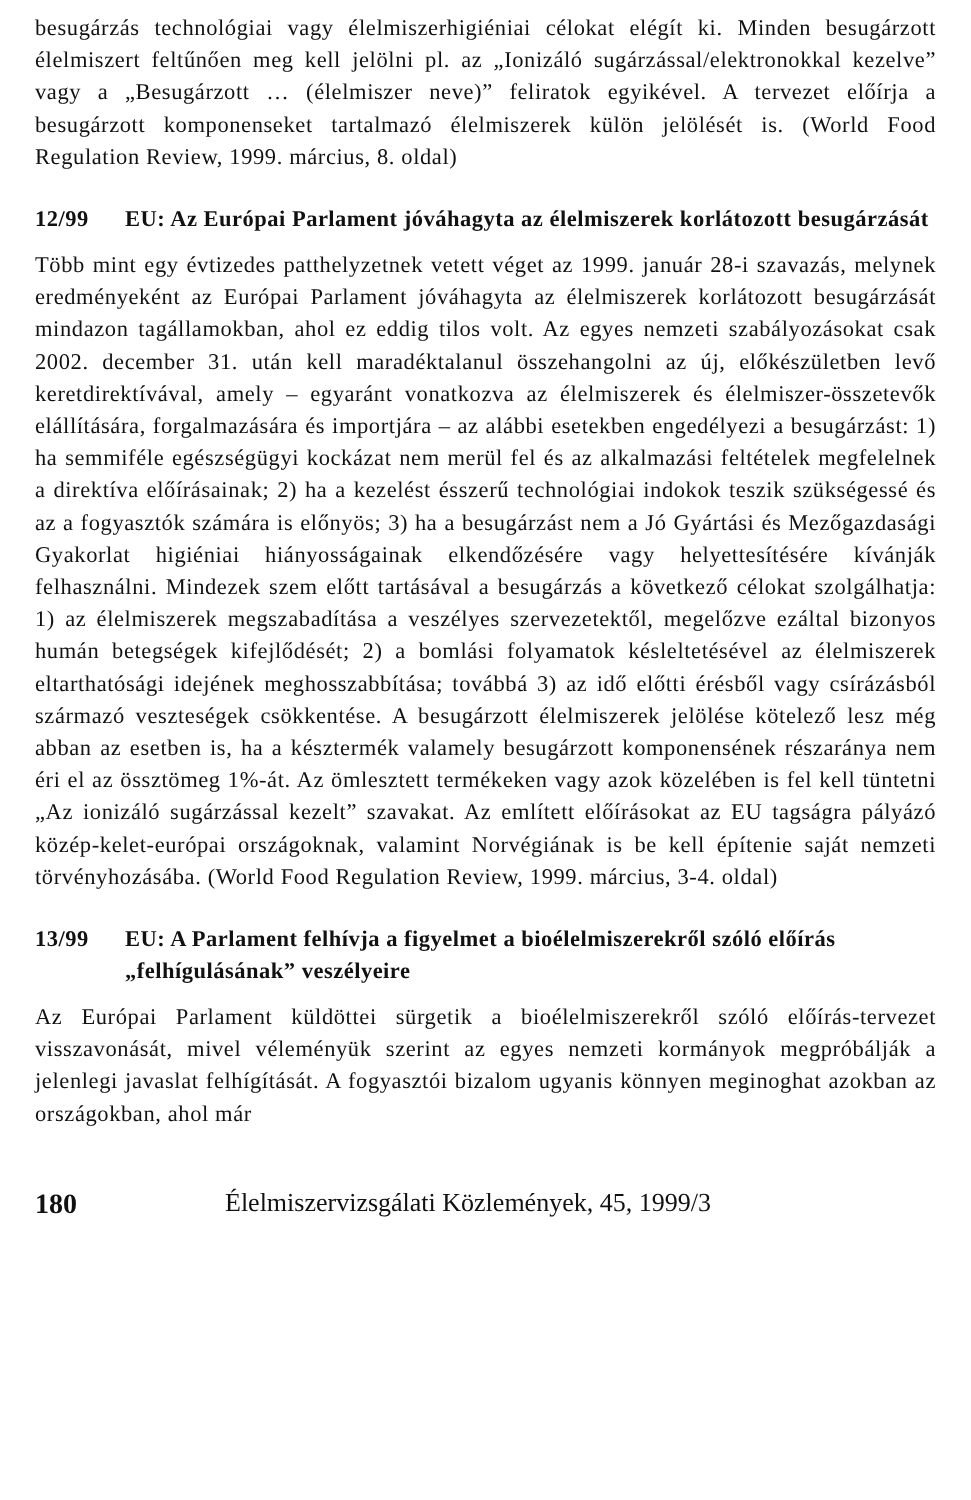besugárzás technológiai vagy élelmiszerhigiéniai célokat elégít ki. Minden besugárzott élelmiszert feltűnően meg kell jelölni pl. az „Ionizáló sugárzással/elektronokkal kezelve” vagy a „Besugárzott … (élelmiszer neve)” feliratok egyikével. A tervezet előírja a besugárzott komponenseket tartalmazó élelmiszerek külön jelölését is. (World Food Regulation Review, 1999. március, 8. oldal)
12/99 EU: Az Európai Parlament jóváhagyta az élelmiszerek korlátozott besugárzását
Több mint egy évtizedes patthelyzetnek vetett véget az 1999. január 28-i szavazás, melynek eredményeként az Európai Parlament jóváhagyta az élelmiszerek korlátozott besugárzását mindazon tagállamokban, ahol ez eddig tilos volt. Az egyes nemzeti szabályozásokat csak 2002. december 31. után kell maradéktalanul összehangolni az új, előkészületben levő keretdirektívával, amely – egyaránt vonatkozva az élelmiszerek és élelmiszer-összetevők elállítására, forgalmazására és importjára – az alábbi esetekben engedélyezi a besugárzást: 1) ha semmiféle egészségügyi kockázat nem merül fel és az alkalmazási feltételek megfelelnek a direktíva előírásainak; 2) ha a kezelést ésszerű technológiai indokok teszik szükségessé és az a fogyasztók számára is előnyös; 3) ha a besugárzást nem a Jó Gyártási és Mezőgazdasági Gyakorlat higiéniai hiányosságainak elkendőzésére vagy helyettesítésére kívánják felhasználni. Mindezek szem előtt tartásával a besugárzás a következő célokat szolgálhatja: 1) az élelmiszerek megszabadítása a veszélyes szervezetektől, megelőzve ezáltal bizonyos humán betegségek kifejlődését; 2) a bomlási folyamatok késleltetésével az élelmiszerek eltarthatósági idejének meghosszabbítása; továbbá 3) az idő előtti érésből vagy csírázásból származó veszteségek csökkentése. A besugárzott élelmiszerek jelölése kötelező lesz még abban az esetben is, ha a késztermék valamely besugárzott komponensének részaránya nem éri el az össztömeg 1%-át. Az ömlesztett termékeken vagy azok közelében is fel kell tüntetni „Az ionizáló sugárzással kezelt” szavakat. Az említett előírásokat az EU tagságra pályázó közép-kelet-európai országoknak, valamint Norvégiának is be kell építenie saját nemzeti törvényhozásába. (World Food Regulation Review, 1999. március, 3-4. oldal)
13/99 EU: A Parlament felhívja a figyelmet a bioélelmiszerekről szóló előírás „felhígulásának” veszélyeire
Az Európai Parlament küldöttei sürgetik a bioélelmiszerekről szóló előírás-tervezet visszavonását, mivel véleményük szerint az egyes nemzeti kormányok megpróbálják a jelenlegi javaslat felhígítását. A fogyasztói bizalom ugyanis könnyen meginoghat azokban az országokban, ahol már
180 Élelmiszervizsgálati Közlemények, 45, 1999/3